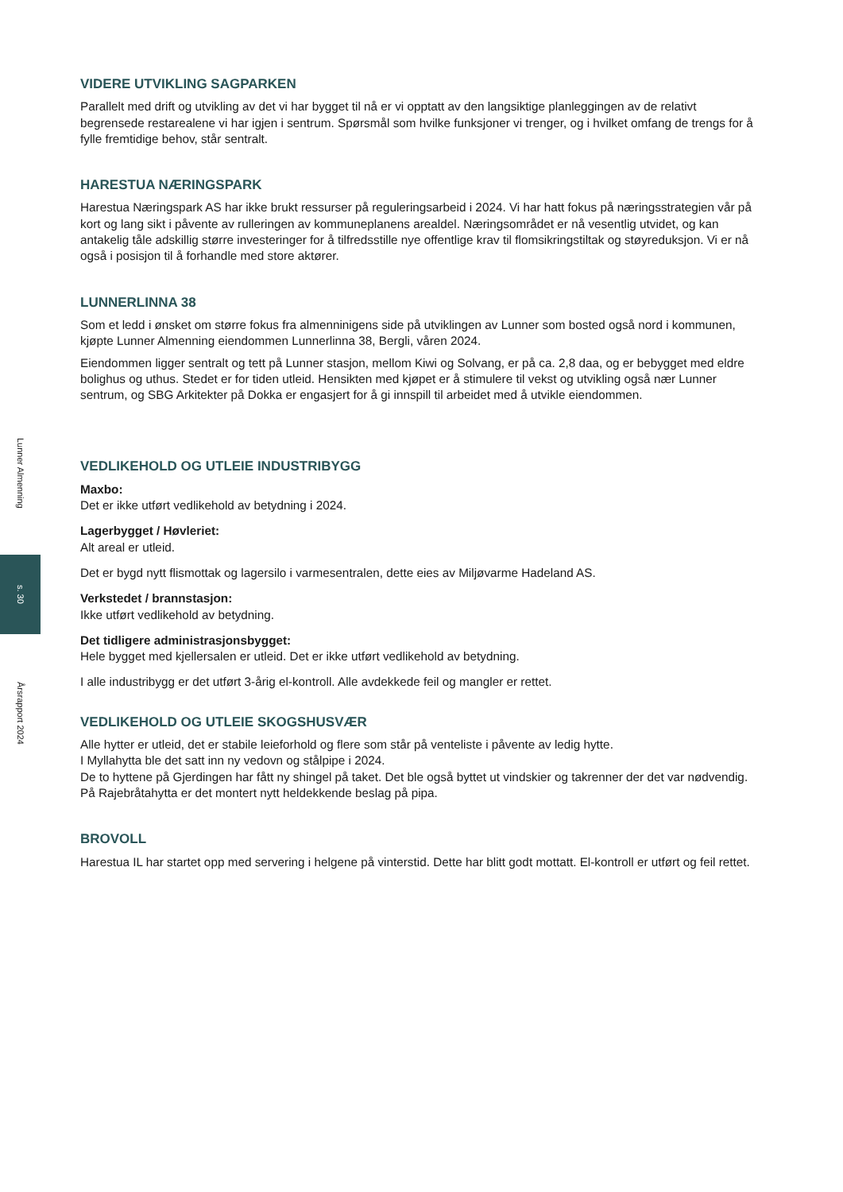Lunner Almenning
s. 30
Årsrapport 2024
VIDERE UTVIKLING SAGPARKEN
Parallelt med drift og utvikling av det vi har bygget til nå er vi opptatt av den langsiktige planleggingen av de relativt begrensede restarealene vi har igjen i sentrum. Spørsmål som hvilke funksjoner vi trenger, og i hvilket omfang de trengs for å fylle fremtidige behov, står sentralt.
HARESTUA NÆRINGSPARK
Harestua Næringspark AS har ikke brukt ressurser på reguleringsarbeid i 2024. Vi har hatt fokus på næringsstrategien vår på kort og lang sikt i påvente av rulleringen av kommuneplanens arealdel. Næringsområdet er nå vesentlig utvidet, og kan antakelig tåle adskillig større investeringer for å tilfredsstille nye offentlige krav til flomsikringstiltak og støyreduksjon. Vi er nå også i posisjon til å forhandle med store aktører.
LUNNERLINNA 38
Som et ledd i ønsket om større fokus fra almenninigens side på utviklingen av Lunner som bosted også nord i kommunen, kjøpte Lunner Almenning eiendommen Lunnerlinna 38, Bergli, våren 2024.
Eiendommen ligger sentralt og tett på Lunner stasjon, mellom Kiwi og Solvang, er på ca. 2,8 daa, og er bebygget med eldre bolighus og uthus. Stedet er for tiden utleid. Hensikten med kjøpet er å stimulere til vekst og utvikling også nær Lunner sentrum, og SBG Arkitekter på Dokka er engasjert for å gi innspill til arbeidet med å utvikle eiendommen.
VEDLIKEHOLD OG UTLEIE INDUSTRIBYGG
Maxbo:
Det er ikke utført vedlikehold av betydning i 2024.
Lagerbygget / Høvleriet:
Alt areal er utleid.
Det er bygd nytt flismottak og lagersilo i varmesentralen, dette eies av Miljøvarme Hadeland AS.
Verkstedet / brannstasjon:
Ikke utført vedlikehold av betydning.
Det tidligere administrasjonsbygget:
Hele bygget med kjellersalen er utleid. Det er ikke utført vedlikehold av betydning.
I alle industribygg er det utført 3-årig el-kontroll. Alle avdekkede feil og mangler er rettet.
VEDLIKEHOLD OG UTLEIE SKOGSHUSVÆR
Alle hytter er utleid, det er stabile leieforhold og flere som står på venteliste i påvente av ledig hytte.
I Myllahytta ble det satt inn ny vedovn og stålpipe i 2024.
De to hyttene på Gjerdingen har fått ny shingel på taket. Det ble også byttet ut vindskier og takrenner der det var nødvendig.
På Rajebråtahytta er det montert nytt heldekkende beslag på pipa.
BROVOLL
Harestua IL har startet opp med servering i helgene på vinterstid. Dette har blitt godt mottatt. El-kontroll er utført og feil rettet.